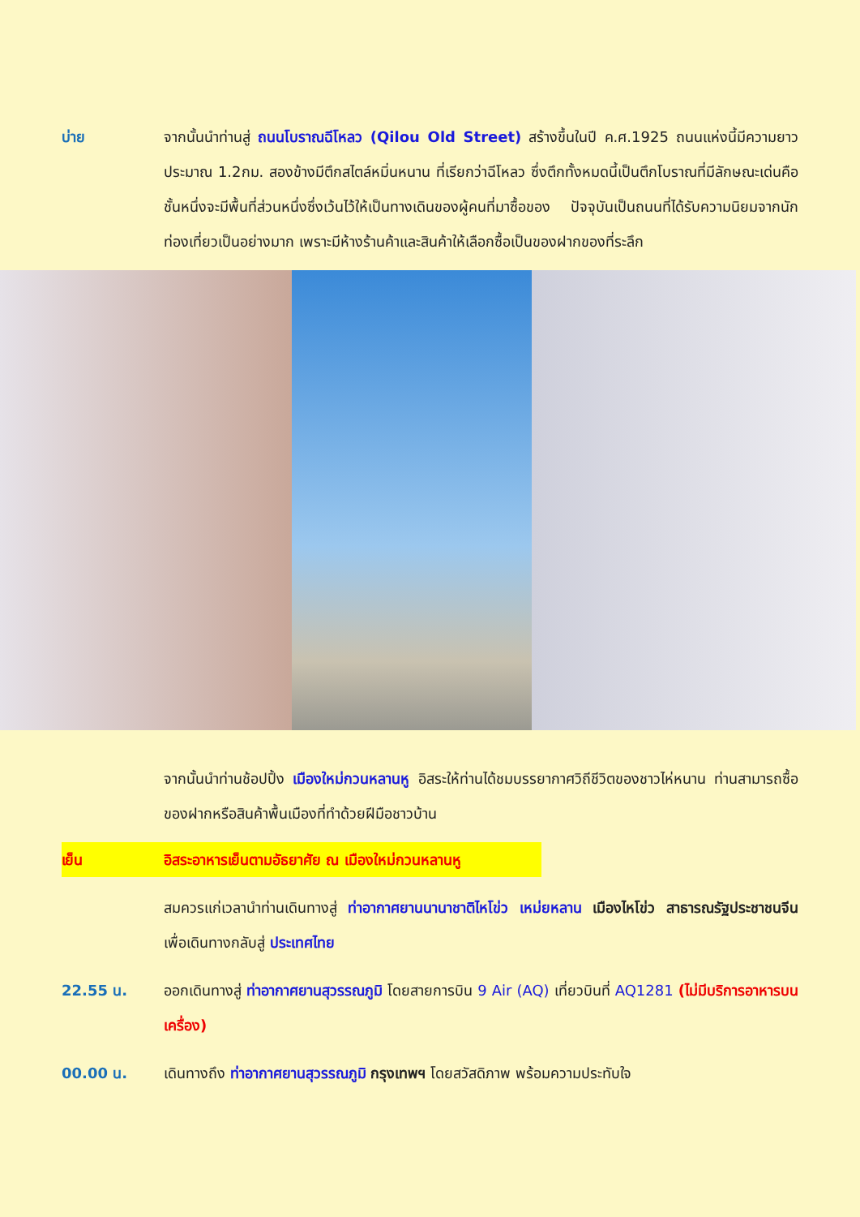บ่าย จากนั้นนำท่านสู่ ถนนโบราณฉีโหลว (Qilou Old Street) สร้างขึ้นในปี ค.ศ.1925 ถนนแห่งนี้มีความยาวประมาณ 1.2กม. สองข้างมีตึกสไตล์หมิ่นหนาน ที่เรียกว่าฉีโหลว ซึ่งตึกทั้งหมดนี้เป็นตึกโบราณที่มีลักษณะเด่นคือ ชั้นหนึ่งจะมีพื้นที่ส่วนหนึ่งซึ่งเว้นไว้ให้เป็นทางเดินของผู้คนที่มาซื้อของ ปัจจุบันเป็นถนนที่ได้รับความนิยมจากนักท่องเที่ยวเป็นอย่างมาก เพราะมีห้างร้านค้าและสินค้าให้เลือกซื้อเป็นของฝากของที่ระลึก
จากนั้นนำท่านช้อปปิ้ง เมืองใหม่กวนหลานหู อิสระให้ท่านได้ชมบรรยากาศวิถีชีวิตของชาวไห่หนาน ท่านสามารถซื้อของฝากหรือสินค้าพื้นเมืองที่ทำด้วยฝีมือชาวบ้าน
เย็น อิสระอาหารเย็นตามอัธยาศัย ณ เมืองใหม่กวนหลานหู
สมควรแก่เวลานำท่านเดินทางสู่ ท่าอากาศยานนานาชาติไหโข่ว เหม่ยหลาน เมืองไหโข่ว สาธารณรัฐประชาชนจีน เพื่อเดินทางกลับสู่ ประเทศไทย
22.55 น. ออกเดินทางสู่ ท่าอากาศยานสุวรรณภูมิ โดยสายการบิน 9 Air (AQ) เที่ยวบินที่ AQ1281 (ไม่มีบริการอาหารบนเครื่อง)
00.00 น. เดินทางถึง ท่าอากาศยานสุวรรณภูมิ กรุงเทพฯ โดยสวัสดิภาพ พร้อมความประทับใจ